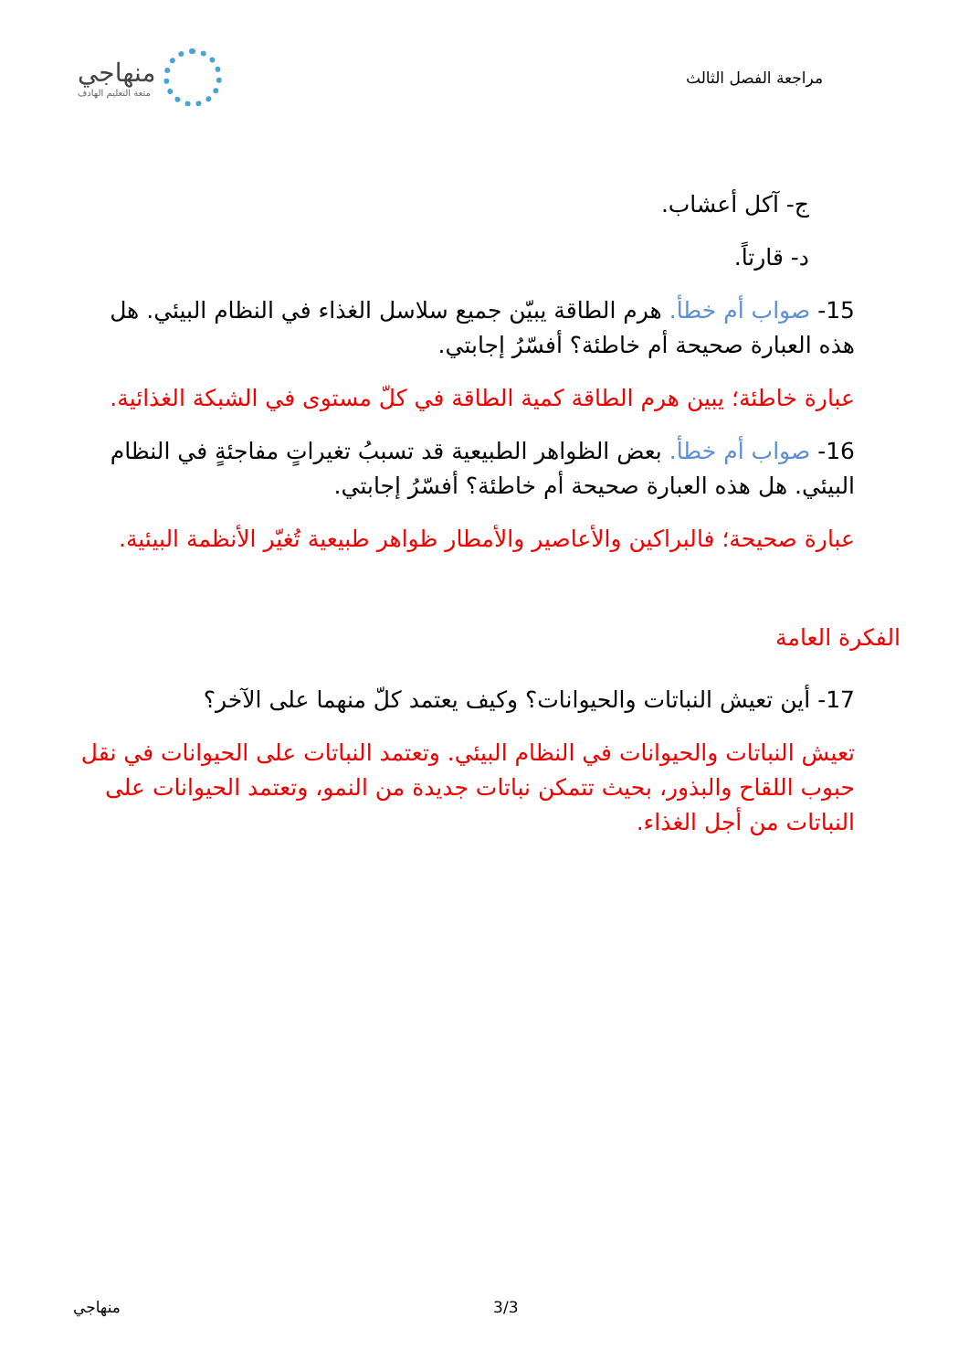مراجعة الفصل الثالث
منهاجي
متعة التعليم الهادف
ج- آكل أعشاب.
د- قارتاً.
15- صواب أم خطأ. هرم الطاقة يبيّن جميع سلاسل الغذاء في النظام البيئي. هل هذه العبارة صحيحة أم خاطئة؟ أفسّرُ إجابتي.
عبارة خاطئة؛ يبين هرم الطاقة كمية الطاقة في كلّ مستوى في الشبكة الغذائية.
16- صواب أم خطأ. بعض الظواهر الطبيعية قد تسببُ تغيراتٍ مفاجئةٍ في النظام البيئي. هل هذه العبارة صحيحة أم خاطئة؟ أفسّرُ إجابتي.
عبارة صحيحة؛ فالبراكين والأعاصير والأمطار ظواهر طبيعية تُغيّر الأنظمة البيئية.
الفكرة العامة
17- أين تعيش النباتات والحيوانات؟ وكيف يعتمد كلّ منهما على الآخر؟
تعيش النباتات والحيوانات في النظام البيئي. وتعتمد النباتات على الحيوانات في نقل حبوب اللقاح والبذور، بحيث تتمكن نباتات جديدة من النمو، وتعتمد الحيوانات على النباتات من أجل الغذاء.
. 3/3 منهاجي